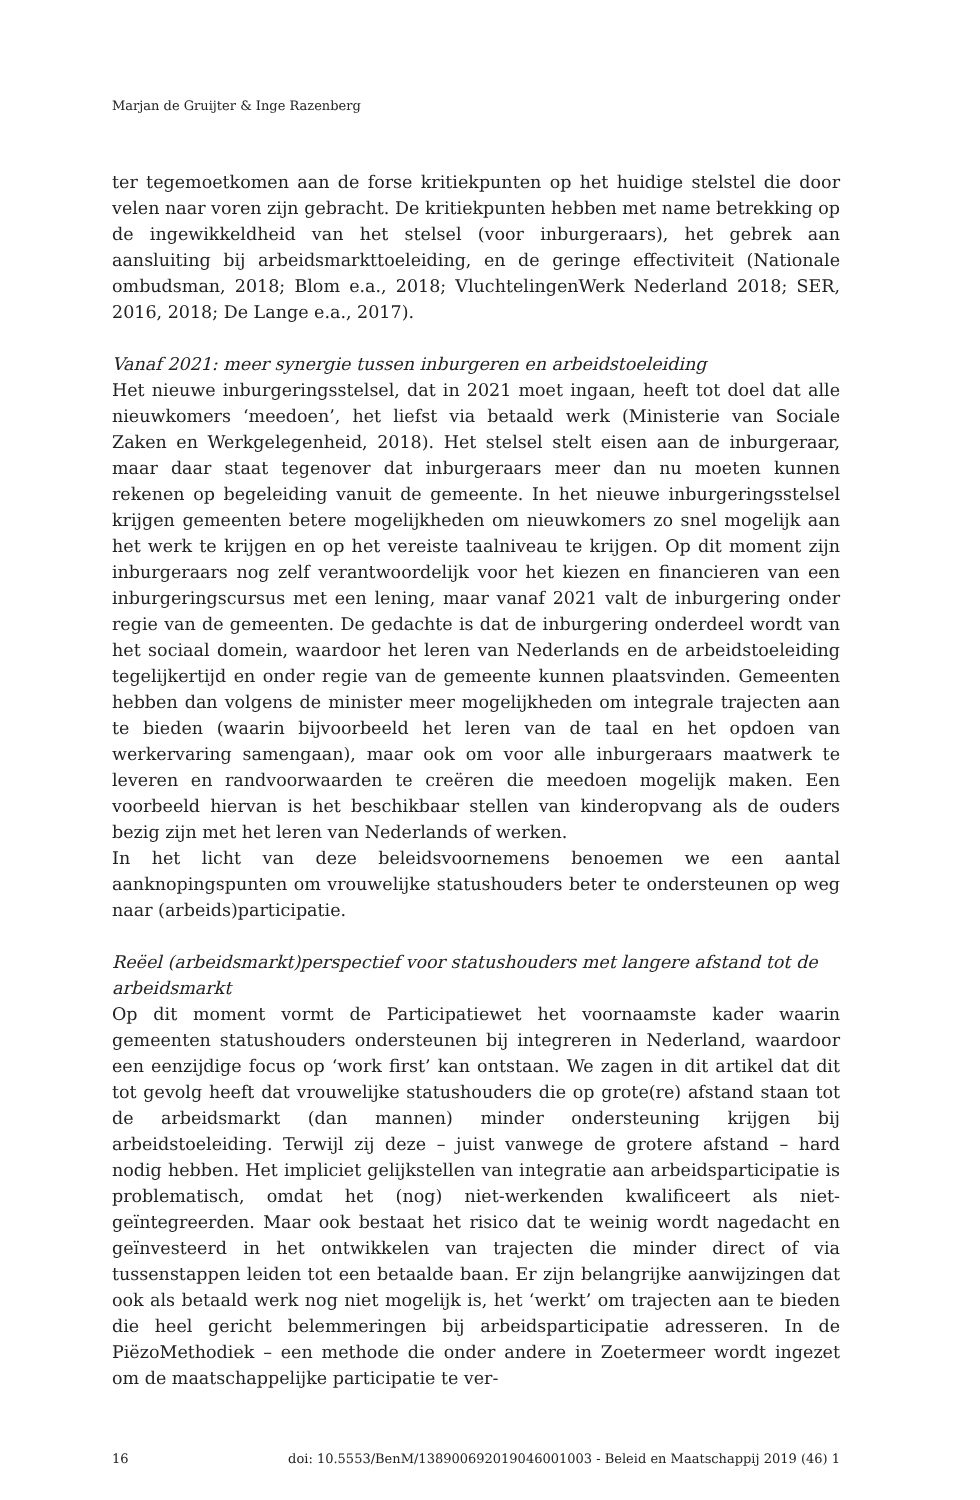Marjan de Gruijter & Inge Razenberg
ter tegemoetkomen aan de forse kritiekpunten op het huidige stelstel die door velen naar voren zijn gebracht. De kritiekpunten hebben met name betrekking op de ingewikkeldheid van het stelsel (voor inburgeraars), het gebrek aan aansluiting bij arbeidsmarkttoeleiding, en de geringe effectiviteit (Nationale ombudsman, 2018; Blom e.a., 2018; VluchtelingenWerk Nederland 2018; SER, 2016, 2018; De Lange e.a., 2017).
Vanaf 2021: meer synergie tussen inburgeren en arbeidstoeleiding
Het nieuwe inburgeringsstelsel, dat in 2021 moet ingaan, heeft tot doel dat alle nieuwkomers ‘meedoen’, het liefst via betaald werk (Ministerie van Sociale Zaken en Werkgelegenheid, 2018). Het stelsel stelt eisen aan de inburgeraar, maar daar staat tegenover dat inburgeraars meer dan nu moeten kunnen rekenen op begeleiding vanuit de gemeente. In het nieuwe inburgeringsstelsel krijgen gemeenten betere mogelijkheden om nieuwkomers zo snel mogelijk aan het werk te krijgen en op het vereiste taalniveau te krijgen. Op dit moment zijn inburgeraars nog zelf verantwoordelijk voor het kiezen en financieren van een inburgeringscursus met een lening, maar vanaf 2021 valt de inburgering onder regie van de gemeenten. De gedachte is dat de inburgering onderdeel wordt van het sociaal domein, waardoor het leren van Nederlands en de arbeidstoeleiding tegelijkertijd en onder regie van de gemeente kunnen plaatsvinden. Gemeenten hebben dan volgens de minister meer mogelijkheden om integrale trajecten aan te bieden (waarin bijvoorbeeld het leren van de taal en het opdoen van werkervaring samengaan), maar ook om voor alle inburgeraars maatwerk te leveren en randvoorwaarden te creëren die meedoen mogelijk maken. Een voorbeeld hiervan is het beschikbaar stellen van kinderopvang als de ouders bezig zijn met het leren van Nederlands of werken.
In het licht van deze beleidsvoornemens benoemen we een aantal aanknopingspunten om vrouwelijke statushouders beter te ondersteunen op weg naar (arbeids)participatie.
Reëel (arbeidsmarkt)perspectief voor statushouders met langere afstand tot de arbeidsmarkt
Op dit moment vormt de Participatiewet het voornaamste kader waarin gemeenten statushouders ondersteunen bij integreren in Nederland, waardoor een eenzijdige focus op ‘work first’ kan ontstaan. We zagen in dit artikel dat dit tot gevolg heeft dat vrouwelijke statushouders die op grote(re) afstand staan tot de arbeidsmarkt (dan mannen) minder ondersteuning krijgen bij arbeidstoeleiding. Terwijl zij deze – juist vanwege de grotere afstand – hard nodig hebben. Het impliciet gelijkstellen van integratie aan arbeidsparticipatie is problematisch, omdat het (nog) niet-werkenden kwalificeert als niet-geïntegreerden. Maar ook bestaat het risico dat te weinig wordt nagedacht en geïnvesteerd in het ontwikkelen van trajecten die minder direct of via tussenstappen leiden tot een betaalde baan. Er zijn belangrijke aanwijzingen dat ook als betaald werk nog niet mogelijk is, het ‘werkt’ om trajecten aan te bieden die heel gericht belemmeringen bij arbeidsparticipatie adresseren. In de PiëzoMethodiek – een methode die onder andere in Zoetermeer wordt ingezet om de maatschappelijke participatie te ver-
16 doi: 10.5553/BenM/138900692019046001003 - Beleid en Maatschappij 2019 (46) 1